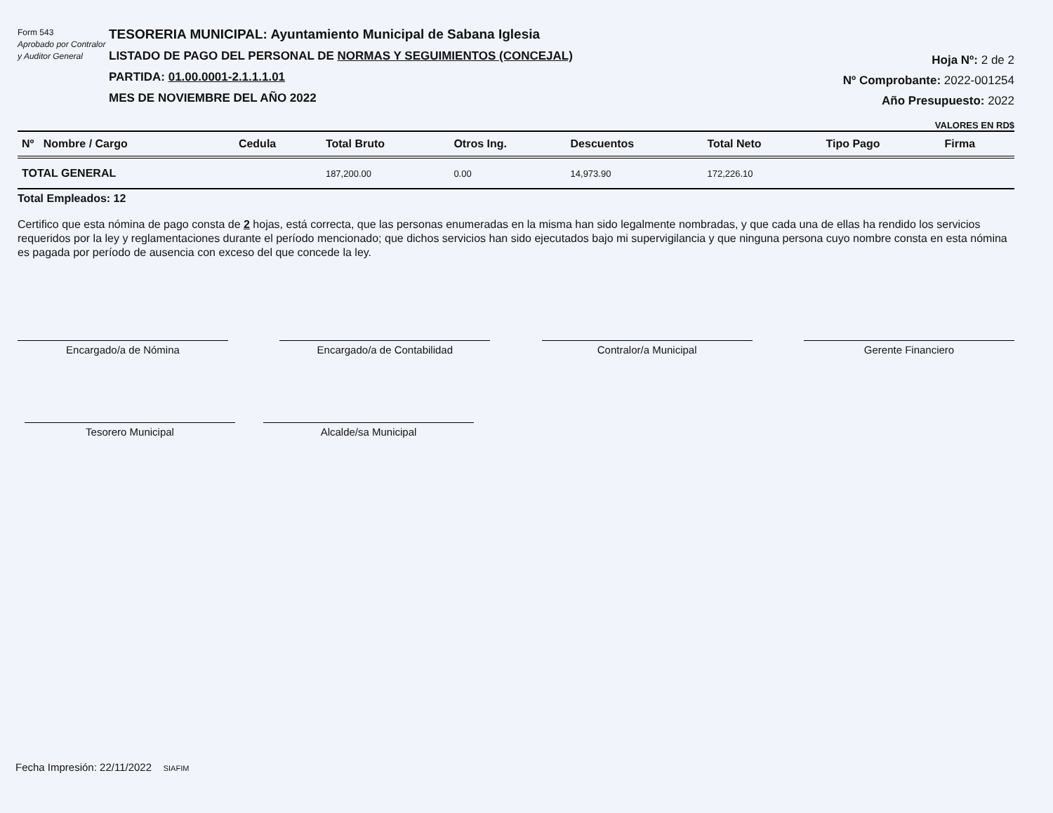Form 543
Aprobado por Contralor y Auditor General
TESORERIA MUNICIPAL: Ayuntamiento Municipal de Sabana Iglesia
LISTADO DE PAGO DEL PERSONAL DE NORMAS Y SEGUIMIENTOS (CONCEJAL)
PARTIDA: 01.00.0001-2.1.1.1.01
MES DE NOVIEMBRE DEL AÑO 2022
Hoja Nº: 2 de 2
Nº Comprobante: 2022-001254
Año Presupuesto: 2022
VALORES EN RD$
| Nº Nombre / Cargo | Cedula | Total Bruto | Otros Ing. | Descuentos | Total Neto | Tipo Pago | Firma |
| --- | --- | --- | --- | --- | --- | --- | --- |
| TOTAL GENERAL | | 187,200.00 | 0.00 | 14,973.90 | 172,226.10 | | |
Total Empleados: 12
Certifico que esta nómina de pago consta de 2 hojas, está correcta, que las personas enumeradas en la misma han sido legalmente nombradas, y que cada una de ellas ha rendido los servicios requeridos por la ley y reglamentaciones durante el período mencionado; que dichos servicios han sido ejecutados bajo mi supervigilancia y que ninguna persona cuyo nombre consta en esta nómina es pagada por período de ausencia con exceso del que concede la ley.
Encargado/a de Nómina Encargado/a de Contabilidad Contralor/a Municipal Gerente Financiero
Tesorero Municipal Alcalde/sa Municipal
Fecha Impresión: 22/11/2022 SIAFIM